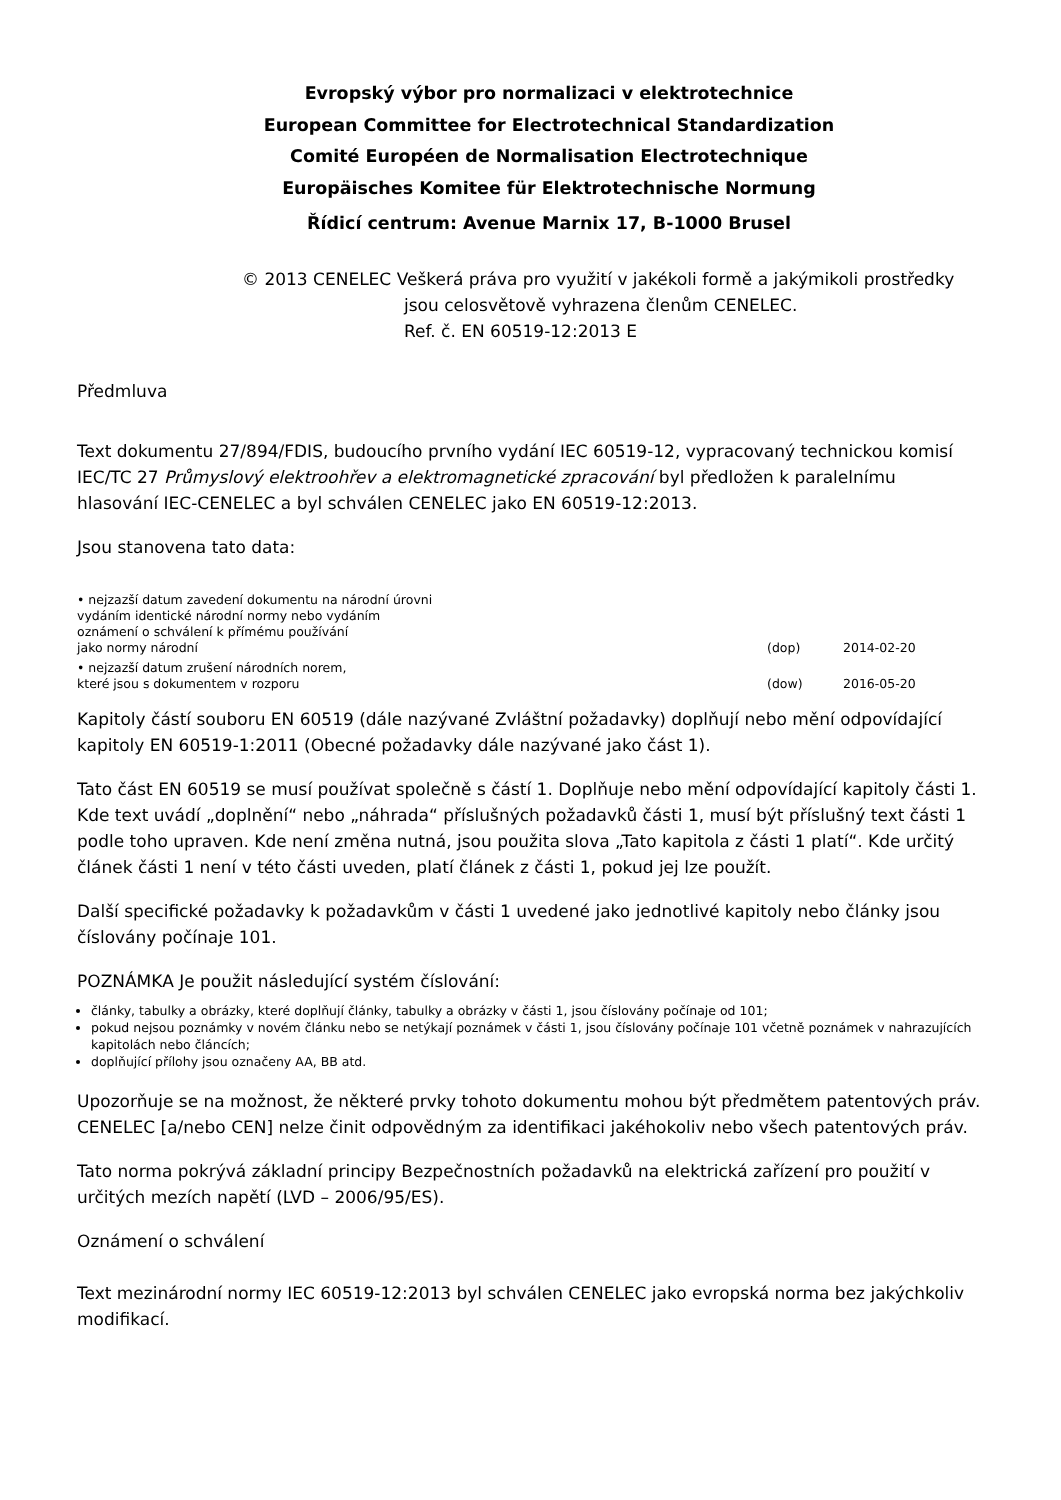Evropský výbor pro normalizaci v elektrotechnice
European Committee for Electrotechnical Standardization
Comité Européen de Normalisation Electrotechnique
Europäisches Komitee für Elektrotechnische Normung
Řídicí centrum: Avenue Marnix 17, B-1000 Brusel
© 2013 CENELEC Veškerá práva pro využití v jakékoli formě a jakýmikoli prostředky
jsou celosvětově vyhrazena členům CENELEC.
Ref. č. EN 60519-12:2013 E
Předmluva
Text dokumentu 27/894/FDIS, budoucího prvního vydání IEC 60519-12, vypracovaný technickou komisí IEC/TC 27 Průmyslový elektroohřev a elektromagnetické zpracování byl předložen k paralelnímu hlasování IEC-CENELEC a byl schválen CENELEC jako EN 60519-12:2013.
Jsou stanovena tato data:
| • nejzazší datum zavedení dokumentu na národní úrovni vydáním identické národní normy nebo vydáním oznámení o schválení k přímému používání jako normy národní | (dop) | 2014-02-20 |
| • nejzazší datum zrušení národních norem, které jsou s dokumentem v rozporu | (dow) | 2016-05-20 |
Kapitoly částí souboru EN 60519 (dále nazývané Zvláštní požadavky) doplňují nebo mění odpovídající kapitoly EN 60519-1:2011 (Obecné požadavky dále nazývané jako část 1).
Tato část EN 60519 se musí používat společně s částí 1. Doplňuje nebo mění odpovídající kapitoly části 1. Kde text uvádí „doplnění“ nebo „náhrada“ příslušných požadavků části 1, musí být příslušný text části 1 podle toho upraven. Kde není změna nutná, jsou použita slova „Tato kapitola z části 1 platí“. Kde určitý článek části 1 není v této části uveden, platí článek z části 1, pokud jej lze použít.
Další specifické požadavky k požadavkům v části 1 uvedené jako jednotlivé kapitoly nebo články jsou číslovány počínaje 101.
POZNÁMKA Je použit následující systém číslování:
články, tabulky a obrázky, které doplňují články, tabulky a obrázky v části 1, jsou číslovány počínaje od 101;
pokud nejsou poznámky v novém článku nebo se netýkají poznámek v části 1, jsou číslovány počínaje 101 včetně poznámek v nahrazujících kapitolách nebo článcích;
doplňující přílohy jsou označeny AA, BB atd.
Upozorňuje se na možnost, že některé prvky tohoto dokumentu mohou být předmětem patentových práv. CENELEC [a/nebo CEN] nelze činit odpovědným za identifikaci jakéhokoliv nebo všech patentových práv.
Tato norma pokrývá základní principy Bezpečnostních požadavků na elektrická zařízení pro použití v určitých mezích napětí (LVD – 2006/95/ES).
Oznámení o schválení
Text mezinárodní normy IEC 60519-12:2013 byl schválen CENELEC jako evropská norma bez jakýchkoliv modifikací.